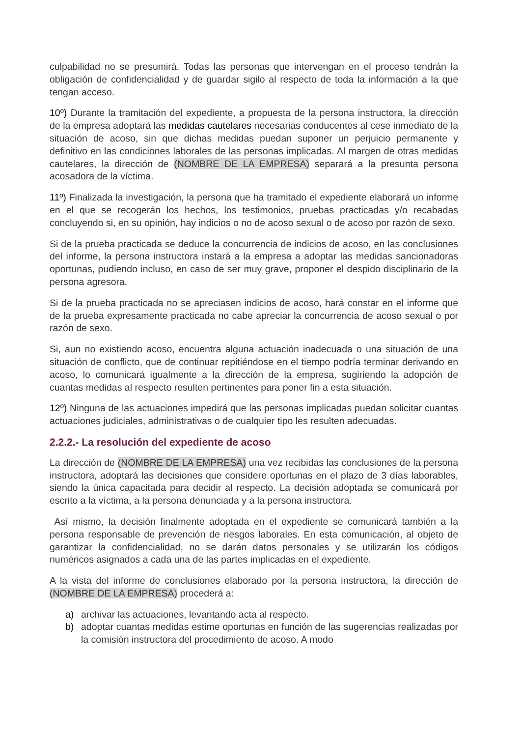culpabilidad no se presumirá. Todas las personas que intervengan en el proceso tendrán la obligación de confidencialidad y de guardar sigilo al respecto de toda la información a la que tengan acceso.
10º) Durante la tramitación del expediente, a propuesta de la persona instructora, la dirección de la empresa adoptará las medidas cautelares necesarias conducentes al cese inmediato de la situación de acoso, sin que dichas medidas puedan suponer un perjuicio permanente y definitivo en las condiciones laborales de las personas implicadas. Al margen de otras medidas cautelares, la dirección de (NOMBRE DE LA EMPRESA) separará a la presunta persona acosadora de la víctima.
11º) Finalizada la investigación, la persona que ha tramitado el expediente elaborará un informe en el que se recogerán los hechos, los testimonios, pruebas practicadas y/o recabadas concluyendo si, en su opinión, hay indicios o no de acoso sexual o de acoso por razón de sexo.
Si de la prueba practicada se deduce la concurrencia de indicios de acoso, en las conclusiones del informe, la persona instructora instará a la empresa a adoptar las medidas sancionadoras oportunas, pudiendo incluso, en caso de ser muy grave, proponer el despido disciplinario de la persona agresora.
Si de la prueba practicada no se apreciasen indicios de acoso, hará constar en el informe que de la prueba expresamente practicada no cabe apreciar la concurrencia de acoso sexual o por razón de sexo.
Si, aun no existiendo acoso, encuentra alguna actuación inadecuada o una situación de una situación de conflicto, que de continuar repitiéndose en el tiempo podría terminar derivando en acoso, lo comunicará igualmente a la dirección de la empresa, sugiriendo la adopción de cuantas medidas al respecto resulten pertinentes para poner fin a esta situación.
12º) Ninguna de las actuaciones impedirá que las personas implicadas puedan solicitar cuantas actuaciones judiciales, administrativas o de cualquier tipo les resulten adecuadas.
2.2.2.- La resolución del expediente de acoso
La dirección de (NOMBRE DE LA EMPRESA) una vez recibidas las conclusiones de la persona instructora, adoptará las decisiones que considere oportunas en el plazo de 3 días laborables, siendo la única capacitada para decidir al respecto. La decisión adoptada se comunicará por escrito a la víctima, a la persona denunciada y a la persona instructora.
Así mismo, la decisión finalmente adoptada en el expediente se comunicará también a la persona responsable de prevención de riesgos laborales. En esta comunicación, al objeto de garantizar la confidencialidad, no se darán datos personales y se utilizarán los códigos numéricos asignados a cada una de las partes implicadas en el expediente.
A la vista del informe de conclusiones elaborado por la persona instructora, la dirección de (NOMBRE DE LA EMPRESA) procederá a:
a) archivar las actuaciones, levantando acta al respecto.
b) adoptar cuantas medidas estime oportunas en función de las sugerencias realizadas por la comisión instructora del procedimiento de acoso. A modo